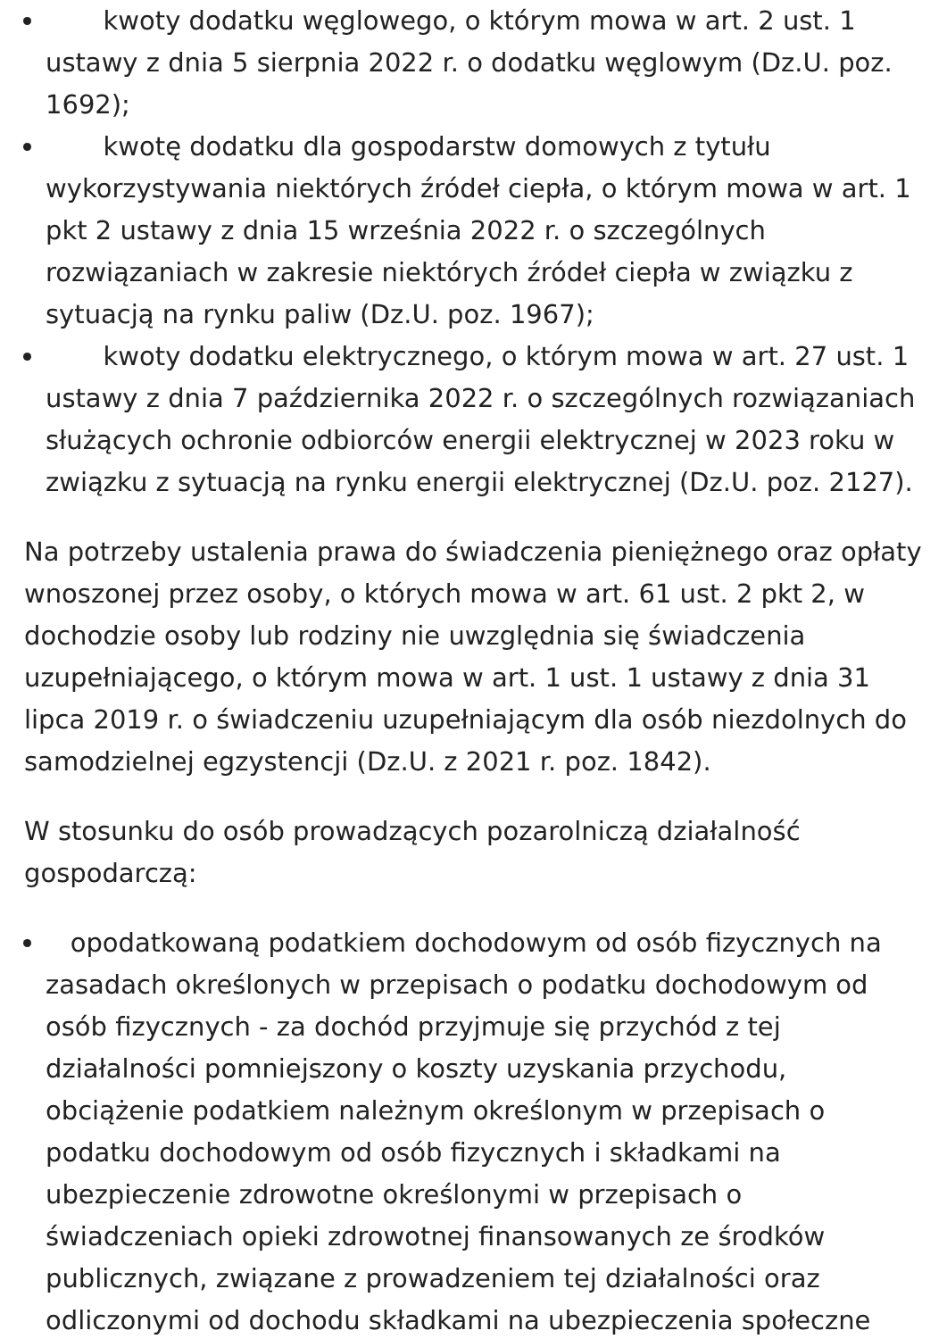kwoty dodatku węglowego, o którym mowa w art. 2 ust. 1 ustawy z dnia 5 sierpnia 2022 r. o dodatku węglowym (Dz.U. poz. 1692);
kwotę dodatku dla gospodarstw domowych z tytułu wykorzystywania niektórych źródeł ciepła, o którym mowa w art. 1 pkt 2 ustawy z dnia 15 września 2022 r. o szczególnych rozwiązaniach w zakresie niektórych źródeł ciepła w związku z sytuacją na rynku paliw (Dz.U. poz. 1967);
kwoty dodatku elektrycznego, o którym mowa w art. 27 ust. 1 ustawy z dnia 7 października 2022 r. o szczególnych rozwiązaniach służących ochronie odbiorców energii elektrycznej w 2023 roku w związku z sytuacją na rynku energii elektrycznej (Dz.U. poz. 2127).
Na potrzeby ustalenia prawa do świadczenia pieniężnego oraz opłaty wnoszonej przez osoby, o których mowa w art. 61 ust. 2 pkt 2, w dochodzie osoby lub rodziny nie uwzględnia się świadczenia uzupełniającego, o którym mowa w art. 1 ust. 1 ustawy z dnia 31 lipca 2019 r. o świadczeniu uzupełniającym dla osób niezdolnych do samodzielnej egzystencji (Dz.U. z 2021 r. poz. 1842).
W stosunku do osób prowadzących pozarolniczą działalność gospodarczą:
opodatkowaną podatkiem dochodowym od osób fizycznych na zasadach określonych w przepisach o podatku dochodowym od osób fizycznych - za dochód przyjmuje się przychód z tej działalności pomniejszony o koszty uzyskania przychodu, obciążenie podatkiem należnym określonym w przepisach o podatku dochodowym od osób fizycznych i składkami na ubezpieczenie zdrowotne określonymi w przepisach o świadczeniach opieki zdrowotnej finansowanych ze środków publicznych, związane z prowadzeniem tej działalności oraz odliczonymi od dochodu składkami na ubezpieczenia społeczne